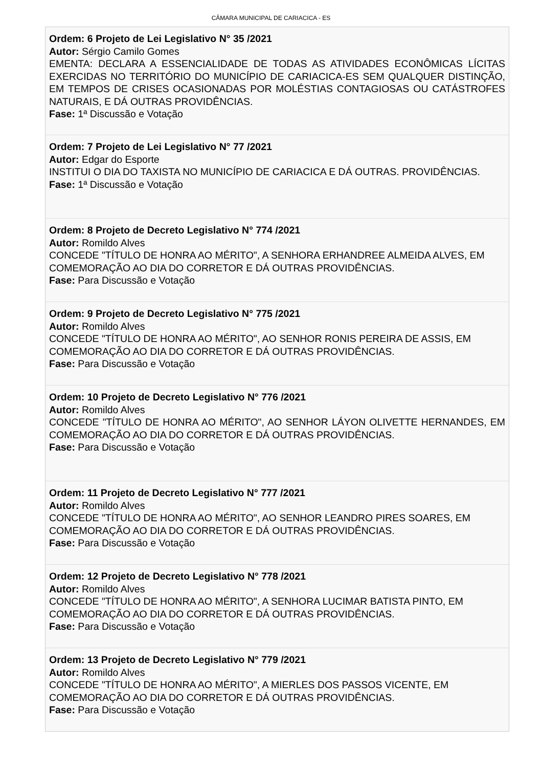CÂMARA MUNICIPAL DE CARIACICA - ES
Ordem: 6 Projeto de Lei Legislativo N° 35 /2021
Autor: Sérgio Camilo Gomes
EMENTA: DECLARA A ESSENCIALIDADE DE TODAS AS ATIVIDADES ECONÔMICAS LÍCITAS EXERCIDAS NO TERRITÓRIO DO MUNICÍPIO DE CARIACICA-ES SEM QUALQUER DISTINÇÃO, EM TEMPOS DE CRISES OCASIONADAS POR MOLÉSTIAS CONTAGIOSAS OU CATÁSTROFES NATURAIS, E DÁ OUTRAS PROVIDÊNCIAS.
Fase: 1ª Discussão e Votação
Ordem: 7 Projeto de Lei Legislativo N° 77 /2021
Autor: Edgar do Esporte
INSTITUI O DIA DO TAXISTA NO MUNICÍPIO DE CARIACICA E DÁ OUTRAS. PROVIDÊNCIAS.
Fase: 1ª Discussão e Votação
Ordem: 8 Projeto de Decreto Legislativo N° 774 /2021
Autor: Romildo Alves
CONCEDE "TÍTULO DE HONRA AO MÉRITO", A SENHORA ERHANDREE ALMEIDA ALVES, EM COMEMORAÇÃO AO DIA DO CORRETOR E DÁ OUTRAS PROVIDÊNCIAS.
Fase: Para Discussão e Votação
Ordem: 9 Projeto de Decreto Legislativo N° 775 /2021
Autor: Romildo Alves
CONCEDE "TÍTULO DE HONRA AO MÉRITO", AO SENHOR RONIS PEREIRA DE ASSIS, EM COMEMORAÇÃO AO DIA DO CORRETOR E DÁ OUTRAS PROVIDÊNCIAS.
Fase: Para Discussão e Votação
Ordem: 10 Projeto de Decreto Legislativo N° 776 /2021
Autor: Romildo Alves
CONCEDE "TÍTULO DE HONRA AO MÉRITO", AO SENHOR LÁYON OLIVETTE HERNANDES, EM COMEMORAÇÃO AO DIA DO CORRETOR E DÁ OUTRAS PROVIDÊNCIAS.
Fase: Para Discussão e Votação
Ordem: 11 Projeto de Decreto Legislativo N° 777 /2021
Autor: Romildo Alves
CONCEDE "TÍTULO DE HONRA AO MÉRITO", AO SENHOR LEANDRO PIRES SOARES, EM COMEMORAÇÃO AO DIA DO CORRETOR E DÁ OUTRAS PROVIDÊNCIAS.
Fase: Para Discussão e Votação
Ordem: 12 Projeto de Decreto Legislativo N° 778 /2021
Autor: Romildo Alves
CONCEDE "TÍTULO DE HONRA AO MÉRITO", A SENHORA LUCIMAR BATISTA PINTO, EM COMEMORAÇÃO AO DIA DO CORRETOR E DÁ OUTRAS PROVIDÊNCIAS.
Fase: Para Discussão e Votação
Ordem: 13 Projeto de Decreto Legislativo N° 779 /2021
Autor: Romildo Alves
CONCEDE "TÍTULO DE HONRA AO MÉRITO", A MIERLES DOS PASSOS VICENTE, EM COMEMORAÇÃO AO DIA DO CORRETOR E DÁ OUTRAS PROVIDÊNCIAS.
Fase: Para Discussão e Votação